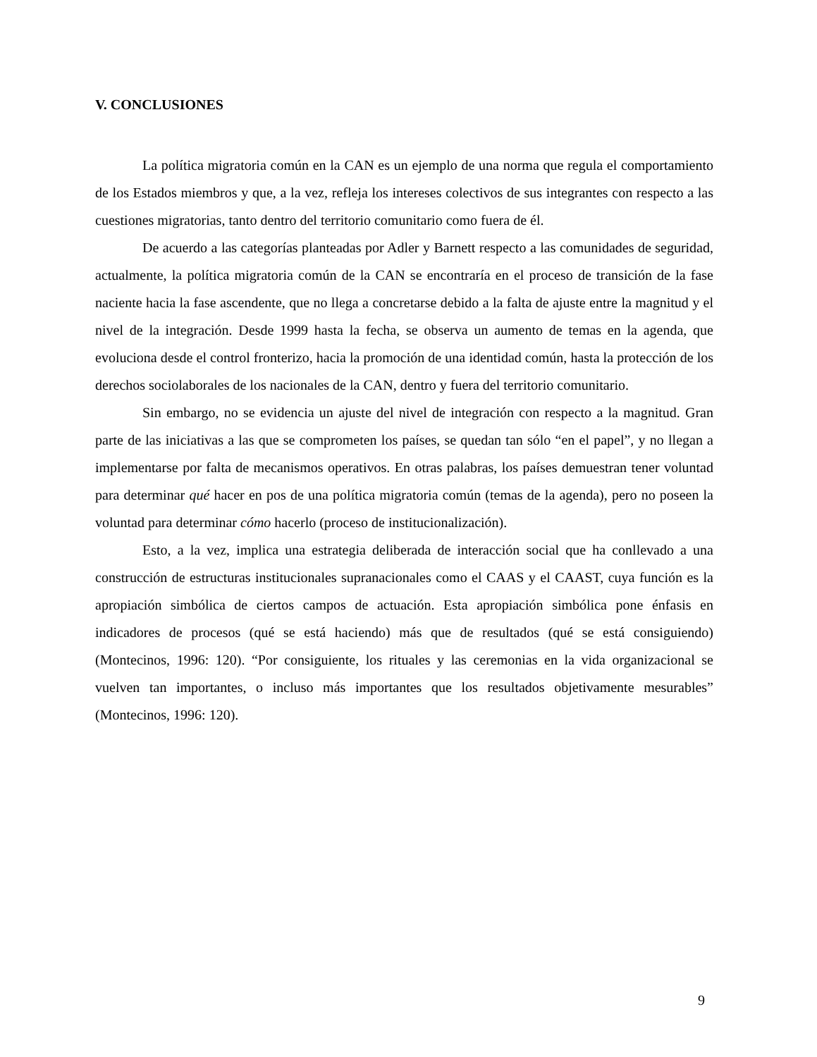V. CONCLUSIONES
La política migratoria común en la CAN es un ejemplo de una norma que regula el comportamiento de los Estados miembros y que, a la vez, refleja los intereses colectivos de sus integrantes con respecto a las cuestiones migratorias, tanto dentro del territorio comunitario como fuera de él.
De acuerdo a las categorías planteadas por Adler y Barnett respecto a las comunidades de seguridad, actualmente, la política migratoria común de la CAN se encontraría en el proceso de transición de la fase naciente hacia la fase ascendente, que no llega a concretarse debido a la falta de ajuste entre la magnitud y el nivel de la integración. Desde 1999 hasta la fecha, se observa un aumento de temas en la agenda, que evoluciona desde el control fronterizo, hacia la promoción de una identidad común, hasta la protección de los derechos sociolaborales de los nacionales de la CAN, dentro y fuera del territorio comunitario.
Sin embargo, no se evidencia un ajuste del nivel de integración con respecto a la magnitud. Gran parte de las iniciativas a las que se comprometen los países, se quedan tan sólo “en el papel”, y no llegan a implementarse por falta de mecanismos operativos. En otras palabras, los países demuestran tener voluntad para determinar qué hacer en pos de una política migratoria común (temas de la agenda), pero no poseen la voluntad para determinar cómo hacerlo (proceso de institucionalización).
Esto, a la vez, implica una estrategia deliberada de interacción social que ha conllevado a una construcción de estructuras institucionales supranacionales como el CAAS y el CAAST, cuya función es la apropiación simbólica de ciertos campos de actuación. Esta apropiación simbólica pone énfasis en indicadores de procesos (qué se está haciendo) más que de resultados (qué se está consiguiendo) (Montecinos, 1996: 120). “Por consiguiente, los rituales y las ceremonias en la vida organizacional se vuelven tan importantes, o incluso más importantes que los resultados objetivamente mesurables” (Montecinos, 1996: 120).
9